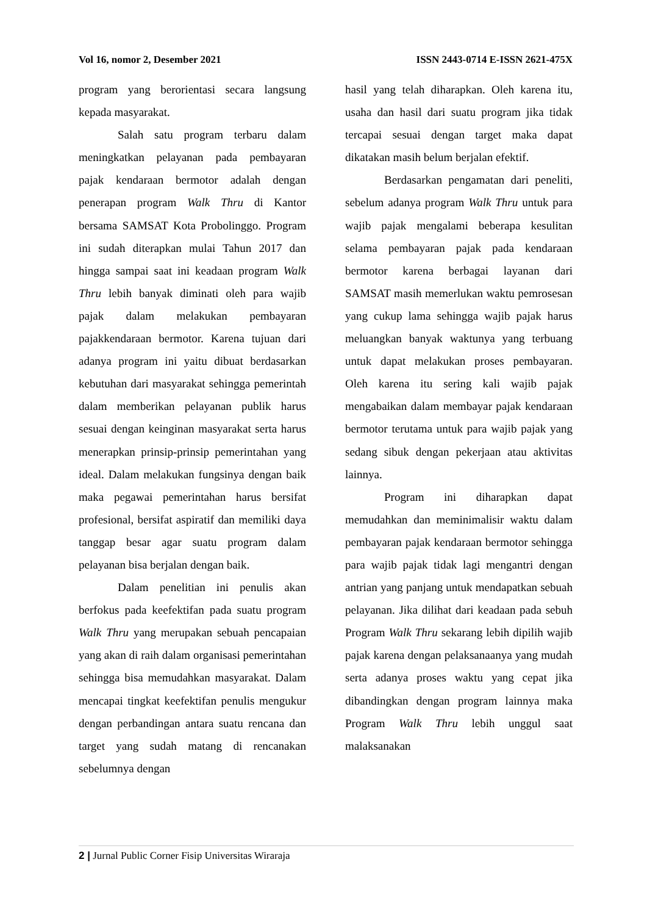Vol 16, nomor 2, Desember 2021 ISSN 2443-0714 E-ISSN 2621-475X
program yang berorientasi secara langsung kepada masyarakat.
Salah satu program terbaru dalam meningkatkan pelayanan pada pembayaran pajak kendaraan bermotor adalah dengan penerapan program Walk Thru di Kantor bersama SAMSAT Kota Probolinggo. Program ini sudah diterapkan mulai Tahun 2017 dan hingga sampai saat ini keadaan program Walk Thru lebih banyak diminati oleh para wajib pajak dalam melakukan pembayaran pajakkendaraan bermotor. Karena tujuan dari adanya program ini yaitu dibuat berdasarkan kebutuhan dari masyarakat sehingga pemerintah dalam memberikan pelayanan publik harus sesuai dengan keinginan masyarakat serta harus menerapkan prinsip-prinsip pemerintahan yang ideal. Dalam melakukan fungsinya dengan baik maka pegawai pemerintahan harus bersifat profesional, bersifat aspiratif dan memiliki daya tanggap besar agar suatu program dalam pelayanan bisa berjalan dengan baik.
Dalam penelitian ini penulis akan berfokus pada keefektifan pada suatu program Walk Thru yang merupakan sebuah pencapaian yang akan di raih dalam organisasi pemerintahan sehingga bisa memudahkan masyarakat. Dalam mencapai tingkat keefektifan penulis mengukur dengan perbandingan antara suatu rencana dan target yang sudah matang di rencanakan sebelumnya dengan
hasil yang telah diharapkan. Oleh karena itu, usaha dan hasil dari suatu program jika tidak tercapai sesuai dengan target maka dapat dikatakan masih belum berjalan efektif.
Berdasarkan pengamatan dari peneliti, sebelum adanya program Walk Thru untuk para wajib pajak mengalami beberapa kesulitan selama pembayaran pajak pada kendaraan bermotor karena berbagai layanan dari SAMSAT masih memerlukan waktu pemrosesan yang cukup lama sehingga wajib pajak harus meluangkan banyak waktunya yang terbuang untuk dapat melakukan proses pembayaran. Oleh karena itu sering kali wajib pajak mengabaikan dalam membayar pajak kendaraan bermotor terutama untuk para wajib pajak yang sedang sibuk dengan pekerjaan atau aktivitas lainnya.
Program ini diharapkan dapat memudahkan dan meminimalisir waktu dalam pembayaran pajak kendaraan bermotor sehingga para wajib pajak tidak lagi mengantri dengan antrian yang panjang untuk mendapatkan sebuah pelayanan. Jika dilihat dari keadaan pada sebuh Program Walk Thru sekarang lebih dipilih wajib pajak karena dengan pelaksanaanya yang mudah serta adanya proses waktu yang cepat jika dibandingkan dengan program lainnya maka Program Walk Thru lebih unggul saat malaksanakan
2 | Jurnal Public Corner Fisip Universitas Wiraraja